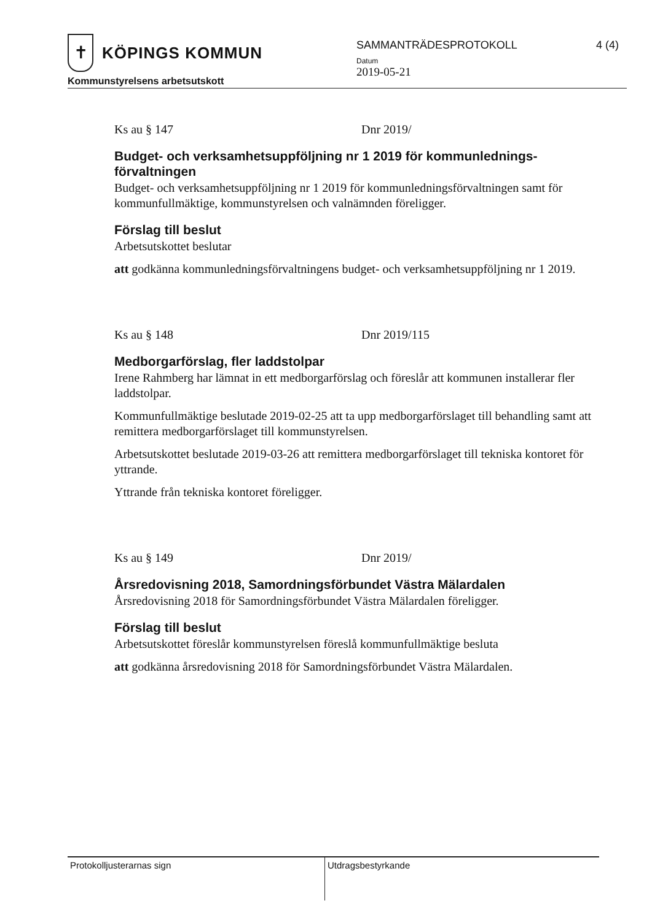✝
KÖPINGS KOMMUN
Kommunstyrelsens arbetsutskott
SAMMANTRÄDESPROTOKOLL
Datum
2019-05-21
4 (4)
Ks au § 147 Dnr 2019/
Budget- och verksamhetsuppföljning nr 1 2019 för kommunlednings-förvaltningen
Budget- och verksamhetsuppföljning nr 1 2019 för kommunledningsförvaltningen samt för kommunfullmäktige, kommunstyrelsen och valnämnden föreligger.
Förslag till beslut
Arbetsutskottet beslutar
att godkänna kommunledningsförvaltningens budget- och verksamhetsuppföljning nr 1 2019.
Ks au § 148 Dnr 2019/115
Medborgarförslag, fler laddstolpar
Irene Rahmberg har lämnat in ett medborgarförslag och föreslår att kommunen installerar fler laddstolpar.
Kommunfullmäktige beslutade 2019-02-25 att ta upp medborgarförslaget till behandling samt att remittera medborgarförslaget till kommunstyrelsen.
Arbetsutskottet beslutade 2019-03-26 att remittera medborgarförslaget till tekniska kontoret för yttrande.
Yttrande från tekniska kontoret föreligger.
Ks au § 149 Dnr 2019/
Årsredovisning 2018, Samordningsförbundet Västra Mälardalen
Årsredovisning 2018 för Samordningsförbundet Västra Mälardalen föreligger.
Förslag till beslut
Arbetsutskottet föreslår kommunstyrelsen föreslå kommunfullmäktige besluta
att godkänna årsredovisning 2018 för Samordningsförbundet Västra Mälardalen.
Protokolljusterarnas sign Utdragsbestyrkande